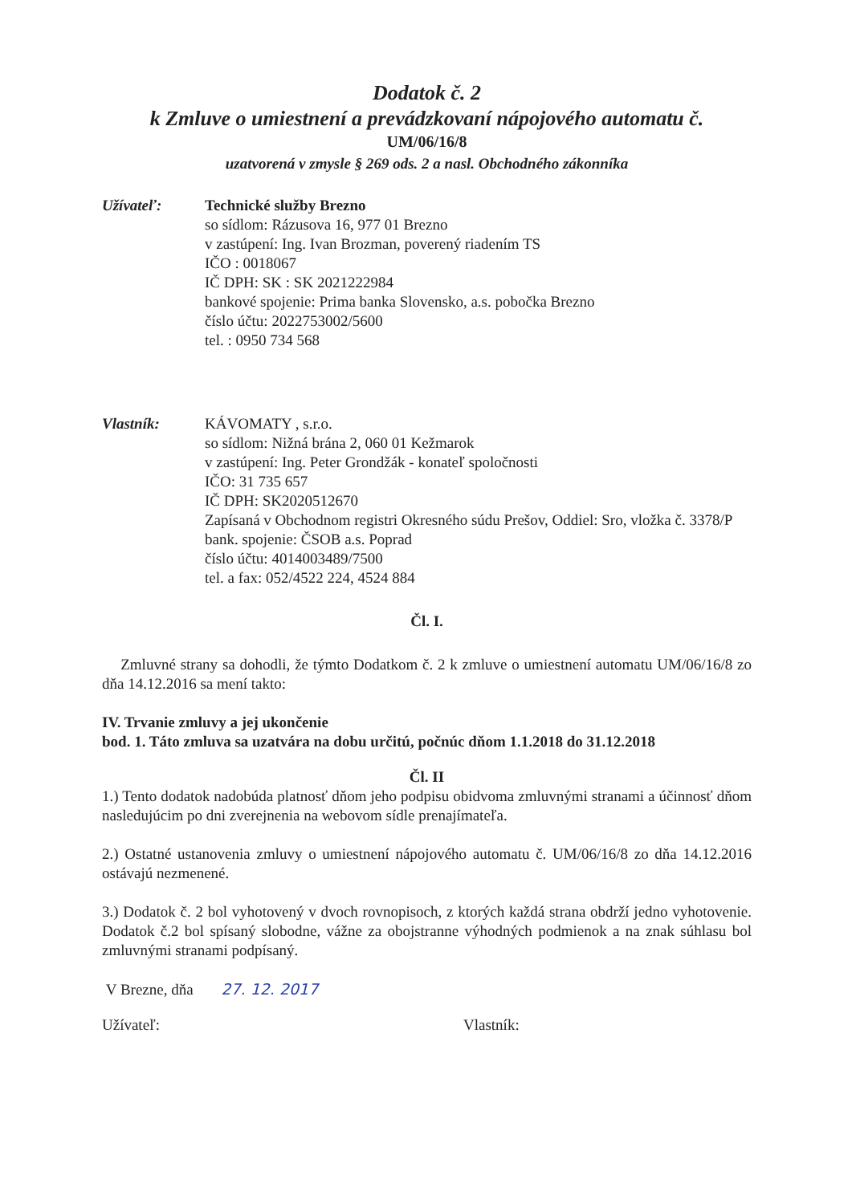Dodatok č. 2
k Zmluve o umiestnení a prevádzkovaní nápojového automatu č.
UM/06/16/8
uzatvorená v zmysle § 269 ods. 2 a nasl. Obchodného zákonníka
Užívateľ: Technické služby Brezno
so sídlom: Rázusova 16, 977 01 Brezno
v zastúpení: Ing. Ivan Brozman, poverený riadením TS
IČO : 0018067
IČ DPH: SK : SK 2021222984
bankové spojenie: Prima banka Slovensko, a.s. pobočka Brezno
číslo účtu: 2022753002/5600
tel. : 0950 734 568
Vlastník: KÁVOMATY , s.r.o.
so sídlom: Nižná brána 2, 060 01 Kežmarok
v zastúpení: Ing. Peter Grondžák - konateľ spoločnosti
IČO: 31 735 657
IČ DPH: SK2020512670
Zapísaná v Obchodnom registri Okresného súdu Prešov, Oddiel: Sro, vložka č. 3378/P
bank. spojenie: ČSOB a.s. Poprad
číslo účtu: 4014003489/7500
tel. a fax: 052/4522 224, 4524 884
Čl. I.
Zmluvné strany sa dohodli, že týmto Dodatkom č. 2 k zmluve o umiestnení automatu UM/06/16/8 zo dňa 14.12.2016 sa mení takto:
IV. Trvanie zmluvy a jej ukončenie
bod. 1. Táto zmluva sa uzatvára na dobu určitú, počnúc dňom 1.1.2018 do 31.12.2018
Čl. II
1.) Tento dodatok nadobúda platnosť dňom jeho podpisu obidvoma zmluvnými stranami a účinnosť dňom nasledujúcim po dni zverejnenia na webovom sídle prenajímateľa.
2.) Ostatné ustanovenia zmluvy o umiestnení nápojového automatu č. UM/06/16/8 zo dňa 14.12.2016 ostávajú nezmenené.
3.) Dodatok č. 2 bol vyhotovený v dvoch rovnopisoch, z ktorých každá strana obdrží jedno vyhotovenie. Dodatok č.2 bol spísaný slobodne, vážne za obojstranne výhodných podmienok a na znak súhlasu bol zmluvnými stranami podpísaný.
V Brezne, dňa 27. 12. 2017
Užívateľ: Vlastník: